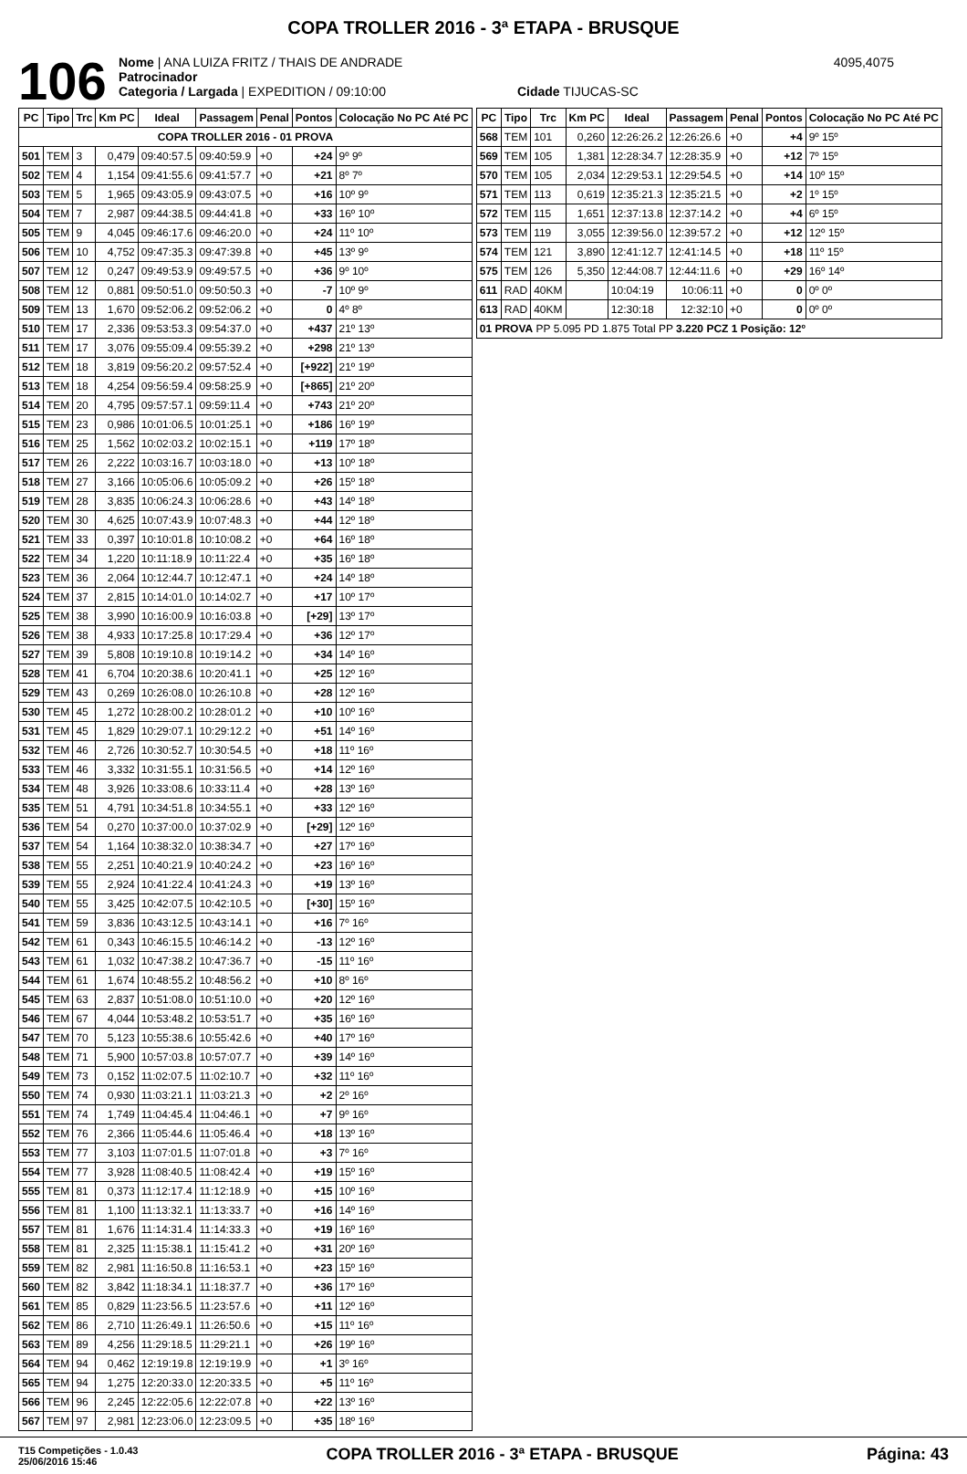COPA TROLLER 2016 - 3ª ETAPA - BRUSQUE
106
Nome | ANA LUIZA FRITZ / THAIS DE ANDRADE 4095,4075
Patrocinador
Categoria / Largada | EXPEDITION / 09:10:00 Cidade TIJUCAS-SC
| PC | Tipo | Trc | Km PC | Ideal | Passagem | Penal | Pontos | Colocação No PC Até PC |
| --- | --- | --- | --- | --- | --- | --- | --- | --- |
| COPA TROLLER 2016 - 01 PROVA | | | | | | | | |
| 501 | TEM | 3 | 0,479 | 09:40:57.5 | 09:40:59.9 | +0 | +24 | 9º 9º |
| 502 | TEM | 4 | 1,154 | 09:41:55.6 | 09:41:57.7 | +0 | +21 | 8º 7º |
| 503 | TEM | 5 | 1,965 | 09:43:05.9 | 09:43:07.5 | +0 | +16 | 10º 9º |
| 504 | TEM | 7 | 2,987 | 09:44:38.5 | 09:44:41.8 | +0 | +33 | 16º 10º |
| 505 | TEM | 9 | 4,045 | 09:46:17.6 | 09:46:20.0 | +0 | +24 | 11º 10º |
| 506 | TEM | 10 | 4,752 | 09:47:35.3 | 09:47:39.8 | +0 | +45 | 13º 9º |
| 507 | TEM | 12 | 0,247 | 09:49:53.9 | 09:49:57.5 | +0 | +36 | 9º 10º |
| 508 | TEM | 12 | 0,881 | 09:50:51.0 | 09:50:50.3 | +0 | -7 | 10º 9º |
| 509 | TEM | 13 | 1,670 | 09:52:06.2 | 09:52:06.2 | +0 | 0 | 4º 8º |
| 510 | TEM | 17 | 2,336 | 09:53:53.3 | 09:54:37.0 | +0 | +437 | 21º 13º |
| 511 | TEM | 17 | 3,076 | 09:55:09.4 | 09:55:39.2 | +0 | +298 | 21º 13º |
| 512 | TEM | 18 | 3,819 | 09:56:20.2 | 09:57:52.4 | +0 | [+922] | 21º 19º |
| 513 | TEM | 18 | 4,254 | 09:56:59.4 | 09:58:25.9 | +0 | [+865] | 21º 20º |
| 514 | TEM | 20 | 4,795 | 09:57:57.1 | 09:59:11.4 | +0 | +743 | 21º 20º |
| 515 | TEM | 23 | 0,986 | 10:01:06.5 | 10:01:25.1 | +0 | +186 | 16º 19º |
| 516 | TEM | 25 | 1,562 | 10:02:03.2 | 10:02:15.1 | +0 | +119 | 17º 18º |
| 517 | TEM | 26 | 2,222 | 10:03:16.7 | 10:03:18.0 | +0 | +13 | 10º 18º |
| 518 | TEM | 27 | 3,166 | 10:05:06.6 | 10:05:09.2 | +0 | +26 | 15º 18º |
| 519 | TEM | 28 | 3,835 | 10:06:24.3 | 10:06:28.6 | +0 | +43 | 14º 18º |
| 520 | TEM | 30 | 4,625 | 10:07:43.9 | 10:07:48.3 | +0 | +44 | 12º 18º |
| 521 | TEM | 33 | 0,397 | 10:10:01.8 | 10:10:08.2 | +0 | +64 | 16º 18º |
| 522 | TEM | 34 | 1,220 | 10:11:18.9 | 10:11:22.4 | +0 | +35 | 16º 18º |
| 523 | TEM | 36 | 2,064 | 10:12:44.7 | 10:12:47.1 | +0 | +24 | 14º 18º |
| 524 | TEM | 37 | 2,815 | 10:14:01.0 | 10:14:02.7 | +0 | +17 | 10º 17º |
| 525 | TEM | 38 | 3,990 | 10:16:00.9 | 10:16:03.8 | +0 | [+29] | 13º 17º |
| 526 | TEM | 38 | 4,933 | 10:17:25.8 | 10:17:29.4 | +0 | +36 | 12º 17º |
| 527 | TEM | 39 | 5,808 | 10:19:10.8 | 10:19:14.2 | +0 | +34 | 14º 16º |
| 528 | TEM | 41 | 6,704 | 10:20:38.6 | 10:20:41.1 | +0 | +25 | 12º 16º |
| 529 | TEM | 43 | 0,269 | 10:26:08.0 | 10:26:10.8 | +0 | +28 | 12º 16º |
| 530 | TEM | 45 | 1,272 | 10:28:00.2 | 10:28:01.2 | +0 | +10 | 10º 16º |
| 531 | TEM | 45 | 1,829 | 10:29:07.1 | 10:29:12.2 | +0 | +51 | 14º 16º |
| 532 | TEM | 46 | 2,726 | 10:30:52.7 | 10:30:54.5 | +0 | +18 | 11º 16º |
| 533 | TEM | 46 | 3,332 | 10:31:55.1 | 10:31:56.5 | +0 | +14 | 12º 16º |
| 534 | TEM | 48 | 3,926 | 10:33:08.6 | 10:33:11.4 | +0 | +28 | 13º 16º |
| 535 | TEM | 51 | 4,791 | 10:34:51.8 | 10:34:55.1 | +0 | +33 | 12º 16º |
| 536 | TEM | 54 | 0,270 | 10:37:00.0 | 10:37:02.9 | +0 | [+29] | 12º 16º |
| 537 | TEM | 54 | 1,164 | 10:38:32.0 | 10:38:34.7 | +0 | +27 | 17º 16º |
| 538 | TEM | 55 | 2,251 | 10:40:21.9 | 10:40:24.2 | +0 | +23 | 16º 16º |
| 539 | TEM | 55 | 2,924 | 10:41:22.4 | 10:41:24.3 | +0 | +19 | 13º 16º |
| 540 | TEM | 55 | 3,425 | 10:42:07.5 | 10:42:10.5 | +0 | [+30] | 15º 16º |
| 541 | TEM | 59 | 3,836 | 10:43:12.5 | 10:43:14.1 | +0 | +16 | 7º 16º |
| 542 | TEM | 61 | 0,343 | 10:46:15.5 | 10:46:14.2 | +0 | -13 | 12º 16º |
| 543 | TEM | 61 | 1,032 | 10:47:38.2 | 10:47:36.7 | +0 | -15 | 11º 16º |
| 544 | TEM | 61 | 1,674 | 10:48:55.2 | 10:48:56.2 | +0 | +10 | 8º 16º |
| 545 | TEM | 63 | 2,837 | 10:51:08.0 | 10:51:10.0 | +0 | +20 | 12º 16º |
| 546 | TEM | 67 | 4,044 | 10:53:48.2 | 10:53:51.7 | +0 | +35 | 16º 16º |
| 547 | TEM | 70 | 5,123 | 10:55:38.6 | 10:55:42.6 | +0 | +40 | 17º 16º |
| 548 | TEM | 71 | 5,900 | 10:57:03.8 | 10:57:07.7 | +0 | +39 | 14º 16º |
| 549 | TEM | 73 | 0,152 | 11:02:07.5 | 11:02:10.7 | +0 | +32 | 11º 16º |
| 550 | TEM | 74 | 0,930 | 11:03:21.1 | 11:03:21.3 | +0 | +2 | 2º 16º |
| 551 | TEM | 74 | 1,749 | 11:04:45.4 | 11:04:46.1 | +0 | +7 | 9º 16º |
| 552 | TEM | 76 | 2,366 | 11:05:44.6 | 11:05:46.4 | +0 | +18 | 13º 16º |
| 553 | TEM | 77 | 3,103 | 11:07:01.5 | 11:07:01.8 | +0 | +3 | 7º 16º |
| 554 | TEM | 77 | 3,928 | 11:08:40.5 | 11:08:42.4 | +0 | +19 | 15º 16º |
| 555 | TEM | 81 | 0,373 | 11:12:17.4 | 11:12:18.9 | +0 | +15 | 10º 16º |
| 556 | TEM | 81 | 1,100 | 11:13:32.1 | 11:13:33.7 | +0 | +16 | 14º 16º |
| 557 | TEM | 81 | 1,676 | 11:14:31.4 | 11:14:33.3 | +0 | +19 | 16º 16º |
| 558 | TEM | 81 | 2,325 | 11:15:38.1 | 11:15:41.2 | +0 | +31 | 20º 16º |
| 559 | TEM | 82 | 2,981 | 11:16:50.8 | 11:16:53.1 | +0 | +23 | 15º 16º |
| 560 | TEM | 82 | 3,842 | 11:18:34.1 | 11:18:37.7 | +0 | +36 | 17º 16º |
| 561 | TEM | 85 | 0,829 | 11:23:56.5 | 11:23:57.6 | +0 | +11 | 12º 16º |
| 562 | TEM | 86 | 2,710 | 11:26:49.1 | 11:26:50.6 | +0 | +15 | 11º 16º |
| 563 | TEM | 89 | 4,256 | 11:29:18.5 | 11:29:21.1 | +0 | +26 | 19º 16º |
| 564 | TEM | 94 | 0,462 | 12:19:19.8 | 12:19:19.9 | +0 | +1 | 3º 16º |
| 565 | TEM | 94 | 1,275 | 12:20:33.0 | 12:20:33.5 | +0 | +5 | 11º 16º |
| 566 | TEM | 96 | 2,245 | 12:22:05.6 | 12:22:07.8 | +0 | +22 | 13º 16º |
| 567 | TEM | 97 | 2,981 | 12:23:06.0 | 12:23:09.5 | +0 | +35 | 18º 16º |
| PC | Tipo | Trc | Km PC | Ideal | Passagem | Penal | Pontos | Colocação No PC Até PC |
| --- | --- | --- | --- | --- | --- | --- | --- | --- |
| 568 | TEM | 101 | 0,260 | 12:26:26.2 | 12:26:26.6 | +0 | +4 | 9º 15º |
| 569 | TEM | 105 | 1,381 | 12:28:34.7 | 12:28:35.9 | +0 | +12 | 7º 15º |
| 570 | TEM | 105 | 2,034 | 12:29:53.1 | 12:29:54.5 | +0 | +14 | 10º 15º |
| 571 | TEM | 113 | 0,619 | 12:35:21.3 | 12:35:21.5 | +0 | +2 | 1º 15º |
| 572 | TEM | 115 | 1,651 | 12:37:13.8 | 12:37:14.2 | +0 | +4 | 6º 15º |
| 573 | TEM | 119 | 3,055 | 12:39:56.0 | 12:39:57.2 | +0 | +12 | 12º 15º |
| 574 | TEM | 121 | 3,890 | 12:41:12.7 | 12:41:14.5 | +0 | +18 | 11º 15º |
| 575 | TEM | 126 | 5,350 | 12:44:08.7 | 12:44:11.6 | +0 | +29 | 16º 14º |
| 611 | RAD | 40KM | | 10:04:19 | 10:06:11 | +0 | 0 | 0º 0º |
| 613 | RAD | 40KM | | 12:30:18 | 12:32:10 | +0 | 0 | 0º 0º |
| 01 PROVA PP 5.095 PD 1.875 Total PP 3.220 PCZ 1 Posição: 12º | | | | | | | | |
T15 Competições - 1.0.43
25/06/2016 15:46 COPA TROLLER 2016 - 3ª ETAPA - BRUSQUE Página: 43